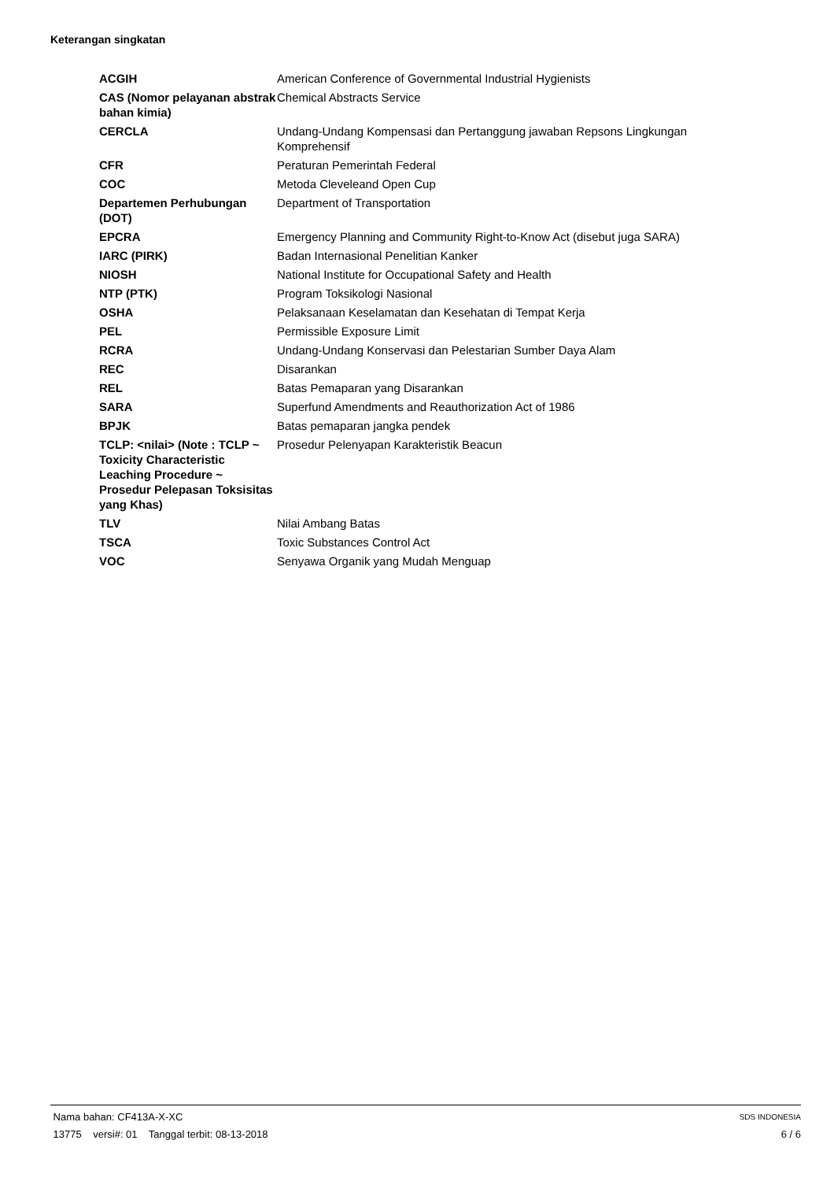Keterangan singkatan
| ACGIH | American Conference of Governmental Industrial Hygienists |
| CAS (Nomor pelayanan abstrak bahan kimia) | Chemical Abstracts Service |
| CERCLA | Undang-Undang Kompensasi dan Pertanggung jawaban Repsons Lingkungan Komprehensif |
| CFR | Peraturan Pemerintah Federal |
| COC | Metoda Cleveleand Open Cup |
| Departemen Perhubungan (DOT) | Department of Transportation |
| EPCRA | Emergency Planning and Community Right-to-Know Act (disebut juga SARA) |
| IARC (PIRK) | Badan Internasional Penelitian Kanker |
| NIOSH | National Institute for Occupational Safety and Health |
| NTP (PTK) | Program Toksikologi Nasional |
| OSHA | Pelaksanaan Keselamatan dan Kesehatan di Tempat Kerja |
| PEL | Permissible Exposure Limit |
| RCRA | Undang-Undang Konservasi dan Pelestarian Sumber Daya Alam |
| REC | Disarankan |
| REL | Batas Pemaparan yang Disarankan |
| SARA | Superfund Amendments and Reauthorization Act of 1986 |
| BPJK | Batas pemaparan jangka pendek |
| TCLP: <nilai> (Note : TCLP ~ Toxicity Characteristic Leaching Procedure ~ Prosedur Pelepasan Toksisitas yang Khas) | Prosedur Pelenyapan Karakteristik Beacun |
| TLV | Nilai Ambang Batas |
| TSCA | Toxic Substances Control Act |
| VOC | Senyawa Organik yang Mudah Menguap |
Nama bahan: CF413A-X-XC SDS INDONESIA
13775 versi#: 01 Tanggal terbit: 08-13-2018 6 / 6